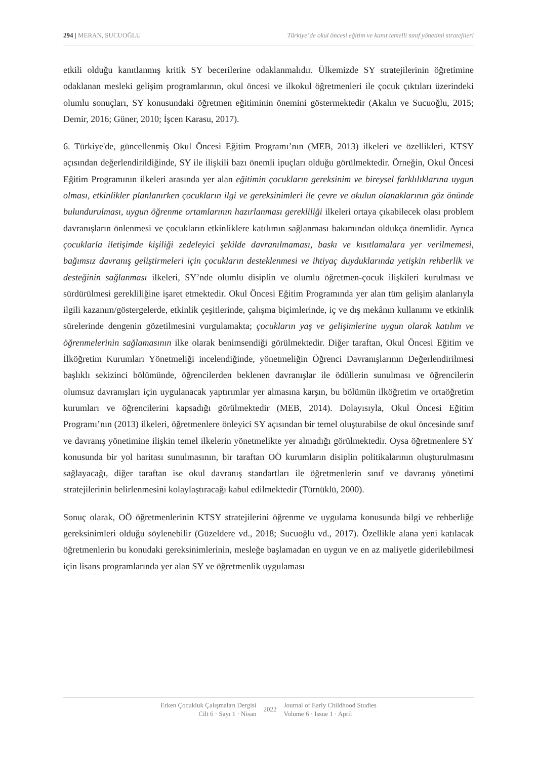294 | MERAN, SUCUOĞLU Türkiye’de okul öncesi eğitim ve kanıt temelli sınıf yönetimi stratejileri
etkili olduğu kanıtlanmış kritik SY becerilerine odaklanmalıdır. Ülkemizde SY stratejilerinin öğretimine odaklanan mesleki gelişim programlarının, okul öncesi ve ilkokul öğretmenleri ile çocuk çıktıları üzerindeki olumlu sonuçları, SY konusundaki öğretmen eğitiminin önemini göstermektedir (Akalın ve Sucuoğlu, 2015; Demir, 2016; Güner, 2010; İşcen Karasu, 2017).
6. Türkiye'de, güncellenmiş Okul Öncesi Eğitim Programı’nın (MEB, 2013) ilkeleri ve özellikleri, KTSY açısından değerlendirildiğinde, SY ile ilişkili bazı önemli ipuçları olduğu görülmektedir. Örneğin, Okul Öncesi Eğitim Programının ilkeleri arasında yer alan eğitimin çocukların gereksinim ve bireysel farklılıklarına uygun olması, etkinlikler planlanırken çocukların ilgi ve gereksinimleri ile çevre ve okulun olanaklarının göz önünde bulundurulması, uygun öğrenme ortamlarının hazırlanması gerekliliği ilkeleri ortaya çıkabilecek olası problem davranışların önlenmesi ve çocukların etkinliklere katılımın sağlanması bakımından oldukça önemlidir. Ayrıca çocuklarla iletişimde kişiliği zedeleyici şekilde davranılmaması, baskı ve kısıtlamalara yer verilmemesi, bağımsız davranış geliştirmeleri için çocukların desteklenmesi ve ihtiyaç duyduklarında yetişkin rehberlik ve desteğinin sağlanması ilkeleri, SY’nde olumlu disiplin ve olumlu öğretmen-çocuk ilişkileri kurulması ve sürdürülmesi gerekliliğine işaret etmektedir. Okul Öncesi Eğitim Programında yer alan tüm gelişim alanlarıyla ilgili kazanım/göstergelerde, etkinlik çeşitlerinde, çalışma biçimlerinde, iç ve dış mekânın kullanımı ve etkinlik sürelerinde dengenin gözetilmesini vurgulamakta; çocukların yaş ve gelişimlerine uygun olarak katılım ve öğrenmelerinin sağlamasının ilke olarak benimsendiği görülmektedir. Diğer taraftan, Okul Öncesi Eğitim ve İlköğretim Kurumları Yönetmeliği incelendiğinde, yönetmeliğin Öğrenci Davranışlarının Değerlendirilmesi başlıklı sekizinci bölümünde, öğrencilerden beklenen davranışlar ile ödüllerin sunulması ve öğrencilerin olumsuz davranışları için uygulanacak yaptırımlar yer almasına karşın, bu bölümün ilköğretim ve ortaöğretim kurumları ve öğrencilerini kapsadığı görülmektedir (MEB, 2014). Dolayısıyla, Okul Öncesi Eğitim Programı’nın (2013) ilkeleri, öğretmenlere önleyici SY açısından bir temel oluşturabilse de okul öncesinde sınıf ve davranış yönetimine ilişkin temel ilkelerin yönetmelikte yer almadığı görülmektedir. Oysa öğretmenlere SY konusunda bir yol haritası sunulmasının, bir taraftan OÖ kurumların disiplin politikalarının oluşturulmasını sağlayacağı, diğer taraftan ise okul davranış standartları ile öğretmenlerin sınıf ve davranış yönetimi stratejilerinin belirlenmesini kolaylaştıracağı kabul edilmektedir (Türnüklü, 2000).
Sonuç olarak, OÖ öğretmenlerinin KTSY stratejilerini öğrenme ve uygulama konusunda bilgi ve rehberliğe gereksinimleri olduğu söylenebilir (Güzeldere vd., 2018; Sucuoğlu vd., 2017). Özellikle alana yeni katılacak öğretmenlerin bu konudaki gereksinimlerinin, mesleğe başlamadan en uygun ve en az maliyetle giderilebilmesi için lisans programlarında yer alan SY ve öğretmenlik uygulaması
Erken Çocukluk Çalışmaları Dergisi
Cilt 6 · Sayı 1 · Nisan
2022
Journal of Early Childhood Studies
Volume 6 · Issue 1 · April